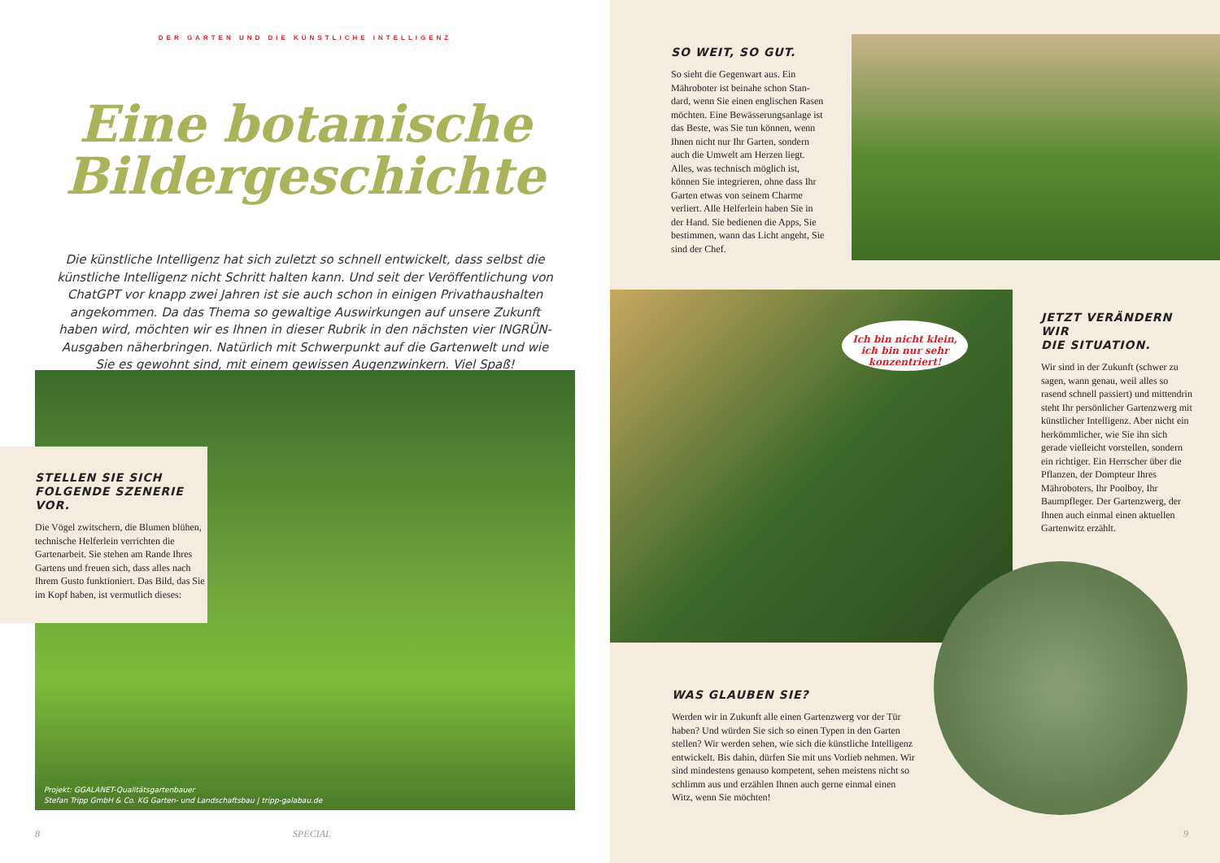DER GARTEN UND DIE KÜNSTLICHE INTELLIGENZ
Eine botanische
Bildergeschichte
Die künstliche Intelligenz hat sich zuletzt so schnell entwickelt, dass selbst die künstliche Intelli­genz nicht Schritt halten kann. Und seit der Veröffentlichung von ChatGPT vor knapp zwei Jahren ist sie auch schon in einigen Privathaushalten angekommen. Da das Thema so gewaltige Auswirkungen auf unsere Zukunft haben wird, möchten wir es Ihnen in dieser Rubrik in den nächsten vier INGRÜN-Ausgaben näherbringen. Natürlich mit Schwerpunkt auf die Gartenwelt und wie Sie es gewohnt sind, mit einem gewissen Augenzwinkern. Viel Spaß!
STELLEN SIE SICH
FOLGENDE SZENERIE VOR.
Die Vögel zwitschern, die Blumen blühen, technische Helferlein verrich­ten die Gartenarbeit. Sie stehen am Rande Ihres Gartens und freuen sich, dass alles nach Ihrem Gusto funktio­niert. Das Bild, das Sie im Kopf haben, ist vermutlich dieses:
Projekt: GGALANET-Qualitätsgartenbauer
Stefan Tripp GmbH & Co. KG Garten- und Landschaftsbau | tripp-galabau.de
8 SPECIAL
SO WEIT, SO GUT.
So sieht die Gegenwart aus. Ein Mähroboter ist beinahe schon Stan­dard, wenn Sie einen englischen Rasen möchten. Eine Bewässerungs­anlage ist das Beste, was Sie tun können, wenn Ihnen nicht nur Ihr Garten, sondern auch die Umwelt am Herzen liegt. Alles, was technisch möglich ist, können Sie integrieren, ohne dass Ihr Garten etwas von seinem Charme verliert. Alle Helferlein haben Sie in der Hand. Sie bedienen die Apps, Sie bestimmen, wann das Licht angeht, Sie sind der Chef.
Ich bin nicht klein,
ich bin nur sehr
konzentriert!
JETZT VERÄNDERN WIR
DIE SITUATION.
Wir sind in der Zukunft (schwer zu sagen, wann genau, weil alles so rasend schnell passiert) und mitten­drin steht Ihr persönlicher Garten­zwerg mit künstlicher Intelligenz. Aber nicht ein herkömmlicher, wie Sie ihn sich gerade vielleicht vor­stellen, sondern ein richtiger. Ein Herrscher über die Pflanzen, der Dompteur Ihres Mähroboters, Ihr Poolboy, Ihr Baumpfleger. Der Gar­tenzwerg, der Ihnen auch einmal einen aktuellen Gartenwitz erzählt.
WAS GLAUBEN SIE?
Werden wir in Zukunft alle einen Gartenzwerg vor der Tür haben? Und würden Sie sich so einen Typen in den Garten stellen? Wir werden sehen, wie sich die künstliche Intelligenz entwickelt. Bis dahin, dürfen Sie mit uns Vorlieb nehmen. Wir sind mindestens genauso kompetent, sehen meistens nicht so schlimm aus und erzählen Ihnen auch gerne einmal einen Witz, wenn Sie möchten!
9